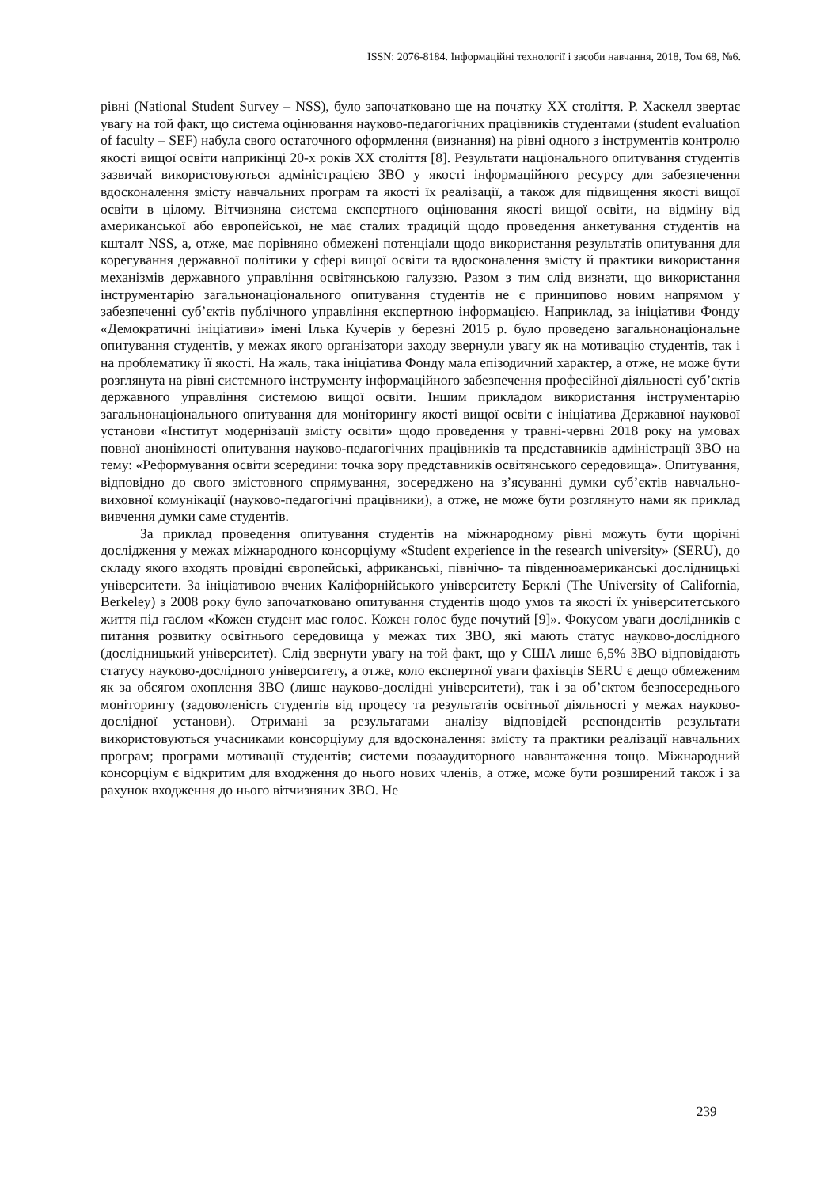ISSN: 2076-8184. Інформаційні технології і засоби навчання, 2018, Том 68, №6.
рівні (National Student Survey – NSS), було започатковано ще на початку XX століття. Р. Хаскелл звертає увагу на той факт, що система оцінювання науково-педагогічних працівників студентами (student evaluation of faculty – SEF) набула свого остаточного оформлення (визнання) на рівні одного з інструментів контролю якості вищої освіти наприкінці 20-х років XX століття [8]. Результати національного опитування студентів зазвичай використовуються адміністрацією ЗВО у якості інформаційного ресурсу для забезпечення вдосконалення змісту навчальних програм та якості їх реалізації, а також для підвищення якості вищої освіти в цілому. Вітчизняна система експертного оцінювання якості вищої освіти, на відміну від американської або европейської, не має сталих традицій щодо проведення анкетування студентів на кшталт NSS, а, отже, має порівняно обмежені потенціали щодо використання результатів опитування для корегування державної політики у сфері вищої освіти та вдосконалення змісту й практики використання механізмів державного управління освітянською галуззю. Разом з тим слід визнати, що використання інструментарію загальнонаціонального опитування студентів не є принципово новим напрямом у забезпеченні суб’єктів публічного управління експертною інформацією. Наприклад, за ініціативи Фонду «Демократичні ініціативи» імені Ілька Кучерів у березні 2015 р. було проведено загальнонаціональне опитування студентів, у межах якого організатори заходу звернули увагу як на мотивацію студентів, так і на проблематику її якості. На жаль, така ініціатива Фонду мала епізодичний характер, а отже, не може бути розглянута на рівні системного інструменту інформаційного забезпечення професійної діяльності суб’єктів державного управління системою вищої освіти. Іншим прикладом використання інструментарію загальнонаціонального опитування для моніторингу якості вищої освіти є ініціатива Державної наукової установи «Інститут модернізації змісту освіти» щодо проведення у травні-червні 2018 року на умовах повної анонімності опитування науково-педагогічних працівників та представників адміністрації ЗВО на тему: «Реформування освіти зсередини: точка зору представників освітянського середовища». Опитування, відповідно до свого змістовного спрямування, зосереджено на з’ясуванні думки суб’єктів навчально-виховної комунікації (науково-педагогічні працівники), а отже, не може бути розглянуто нами як приклад вивчення думки саме студентів.
За приклад проведення опитування студентів на міжнародному рівні можуть бути щорічні дослідження у межах міжнародного консорціуму «Student experience in the research university» (SERU), до складу якого входять провідні європейські, африканські, північно- та південноамериканські дослідницькі університети. За ініціативою вчених Каліфорнійського університету Берклі (The University of California, Berkeley) з 2008 року було започатковано опитування студентів щодо умов та якості їх університетського життя під гаслом «Кожен студент має голос. Кожен голос буде почутий [9]». Фокусом уваги дослідників є питання розвитку освітнього середовища у межах тих ЗВО, які мають статус науково-дослідного (дослідницький університет). Слід звернути увагу на той факт, що у США лише 6,5% ЗВО відповідають статусу науково-дослідного університету, а отже, коло експертної уваги фахівців SERU є дещо обмеженим як за обсягом охоплення ЗВО (лише науково-дослідні університети), так і за об’єктом безпосереднього моніторингу (задоволеність студентів від процесу та результатів освітньої діяльності у межах науково-дослідної установи). Отримані за результатами аналізу відповідей респондентів результати використовуються учасниками консорціуму для вдосконалення: змісту та практики реалізації навчальних програм; програми мотивації студентів; системи позааудиторного навантаження тощо. Міжнародний консорціум є відкритим для входження до нього нових членів, а отже, може бути розширений також і за рахунок входження до нього вітчизняних ЗВО. Не
239